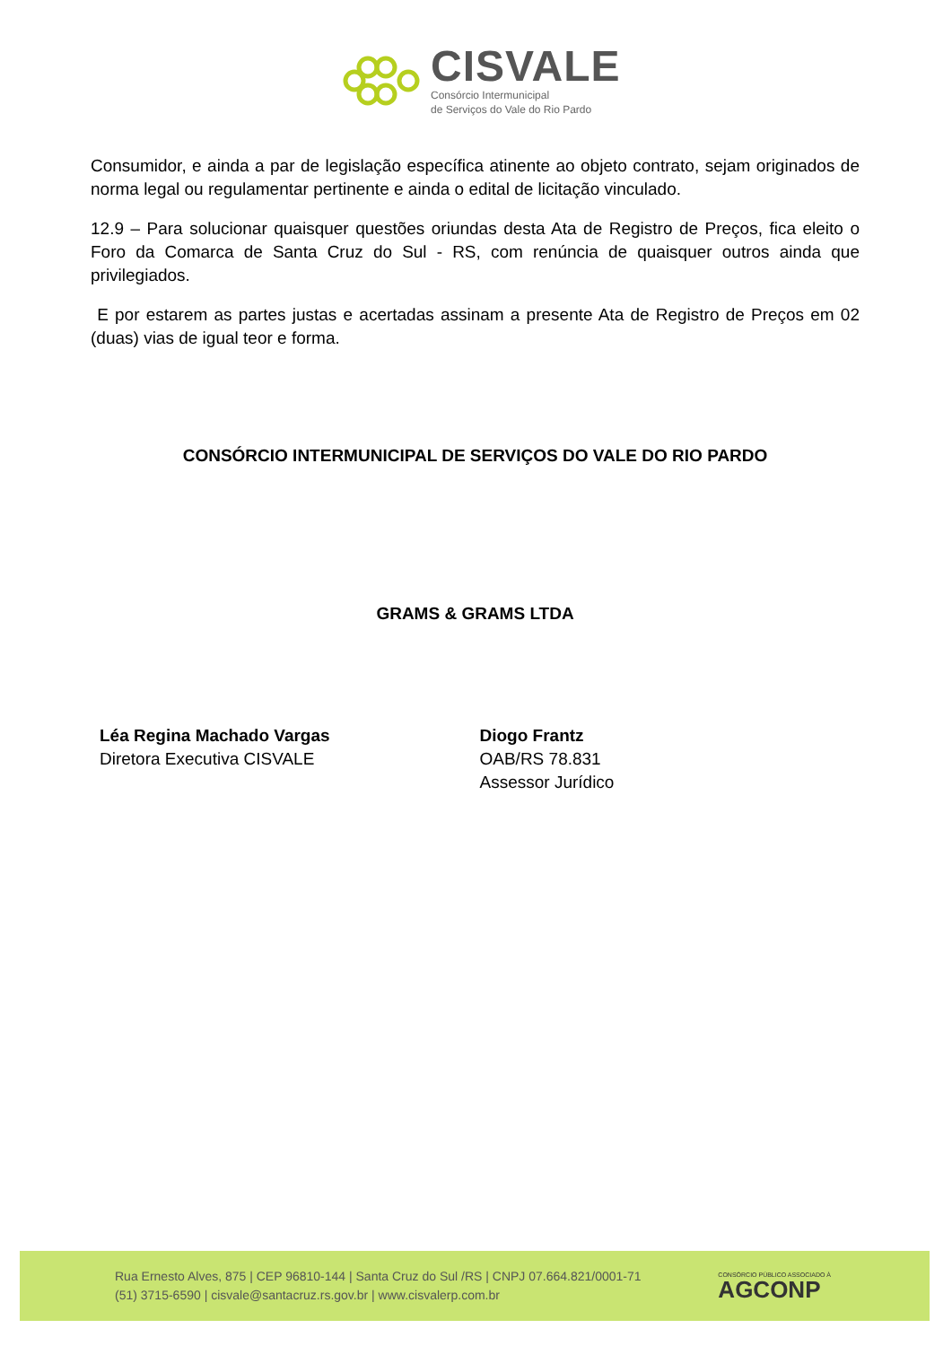CISVALE
Consórcio Intermunicipal
de Serviços do Vale do Rio Pardo
Consumidor, e ainda a par de legislação específica atinente ao objeto contrato, sejam originados de norma legal ou regulamentar pertinente e ainda o edital de licitação vinculado.
12.9 – Para solucionar quaisquer questões oriundas desta Ata de Registro de Preços, fica eleito o Foro da Comarca de Santa Cruz do Sul - RS, com renúncia de quaisquer outros ainda que privilegiados.
E por estarem as partes justas e acertadas assinam a presente Ata de Registro de Preços em 02 (duas) vias de igual teor e forma.
CONSÓRCIO INTERMUNICIPAL DE SERVIÇOS DO VALE DO RIO PARDO
GRAMS & GRAMS LTDA
Léa Regina Machado Vargas
Diretora Executiva CISVALE
Diogo Frantz
OAB/RS 78.831
Assessor Jurídico
Rua Ernesto Alves, 875 | CEP 96810-144 | Santa Cruz do Sul /RS | CNPJ 07.664.821/0001-71
(51) 3715-6590 | cisvale@santacruz.rs.gov.br | www.cisvalerp.com.br
CONSÓRCIO PÚBLICO ASSOCIADO À
AGCONP